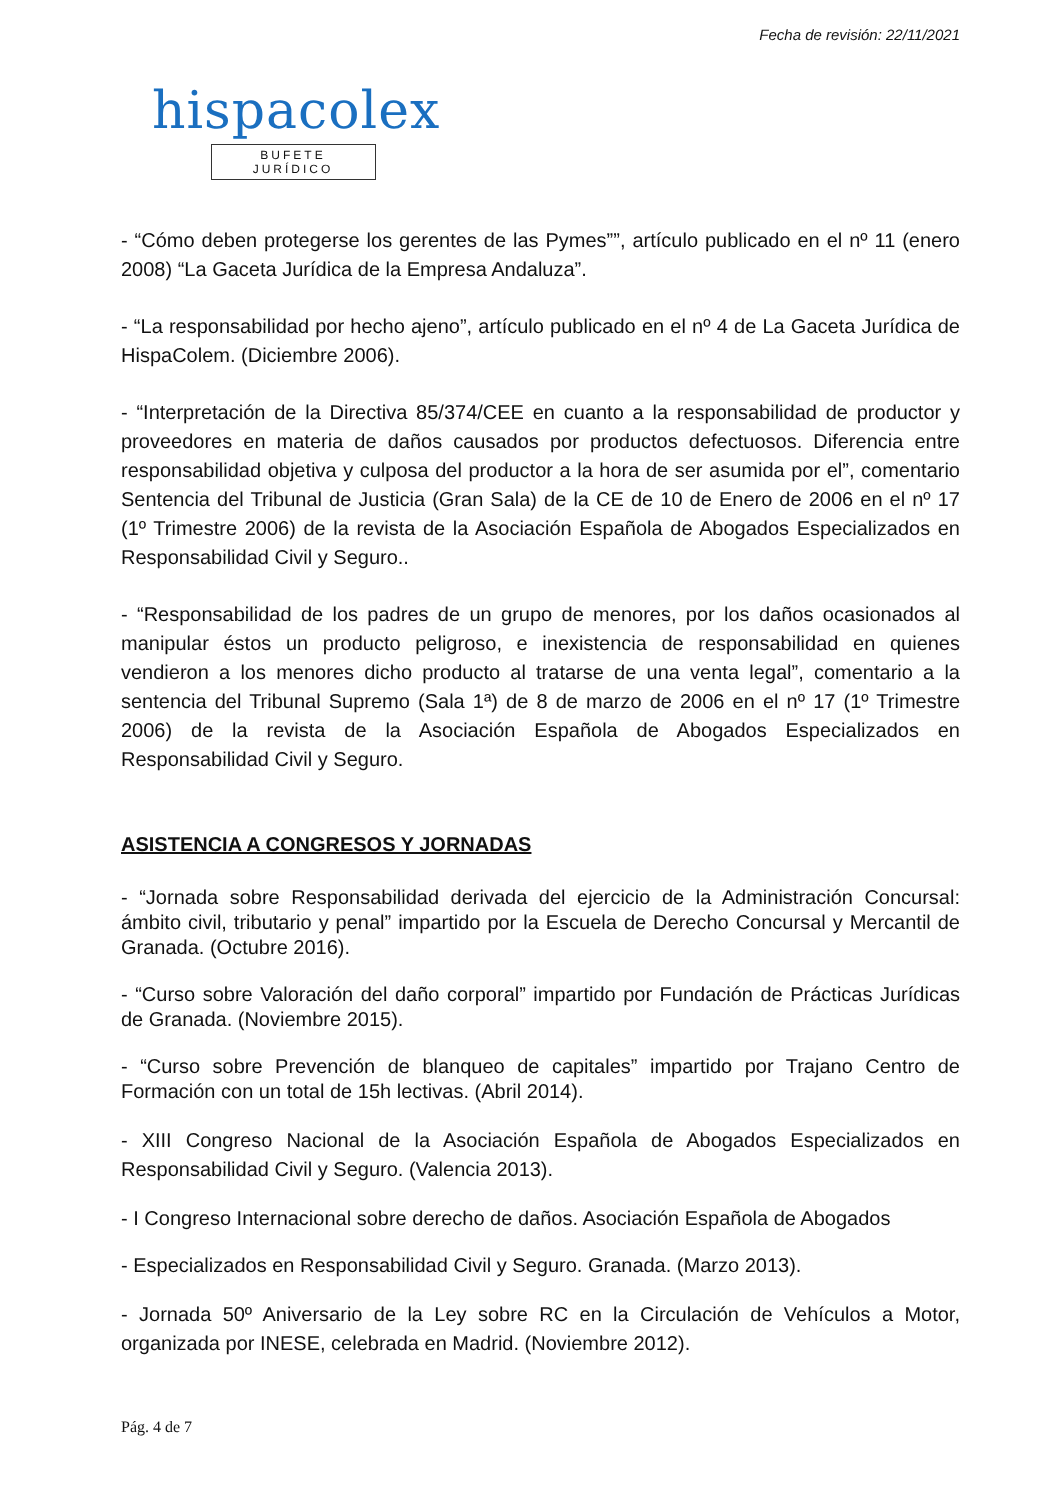Fecha de revisión: 22/11/2021
hispacolex
BUFETE JURÍDICO
- “Cómo deben protegerse los gerentes de las Pymes””, artículo publicado en el nº 11 (enero 2008) “La Gaceta Jurídica de la Empresa Andaluza”.
- “La responsabilidad por hecho ajeno”, artículo publicado en el nº 4 de La Gaceta Jurídica de HispaColem. (Diciembre 2006).
- “Interpretación de la Directiva 85/374/CEE en cuanto a la responsabilidad de productor y proveedores en materia de daños causados por productos defectuosos. Diferencia entre responsabilidad objetiva y culposa del productor a la hora de ser asumida por el”, comentario Sentencia del Tribunal de Justicia (Gran Sala) de la CE de 10 de Enero de 2006 en el nº 17 (1º Trimestre 2006) de la revista de la Asociación Española de Abogados Especializados en Responsabilidad Civil y Seguro..
- “Responsabilidad de los padres de un grupo de menores, por los daños ocasionados al manipular éstos un producto peligroso, e inexistencia de responsabilidad en quienes vendieron a los menores dicho producto al tratarse de una venta legal”, comentario a la sentencia del Tribunal Supremo (Sala 1ª) de 8 de marzo de 2006 en el nº 17 (1º Trimestre 2006) de la revista de la Asociación Española de Abogados Especializados en Responsabilidad Civil y Seguro.
ASISTENCIA A CONGRESOS Y JORNADAS
- “Jornada sobre Responsabilidad derivada del ejercicio de la Administración Concursal: ámbito civil, tributario y penal” impartido por la Escuela de Derecho Concursal y Mercantil de Granada. (Octubre 2016).
- “Curso sobre Valoración del daño corporal” impartido por Fundación de Prácticas Jurídicas de Granada. (Noviembre 2015).
- “Curso sobre Prevención de blanqueo de capitales” impartido por Trajano Centro de Formación con un total de 15h lectivas. (Abril 2014).
- XIII Congreso Nacional de la Asociación Española de Abogados Especializados en Responsabilidad Civil y Seguro. (Valencia 2013).
- I Congreso Internacional sobre derecho de daños. Asociación Española de Abogados
- Especializados en Responsabilidad Civil y Seguro. Granada. (Marzo 2013).
- Jornada 50º Aniversario de la Ley sobre RC en la Circulación de Vehículos a Motor, organizada por INESE, celebrada en Madrid. (Noviembre 2012).
Pág. 4 de 7